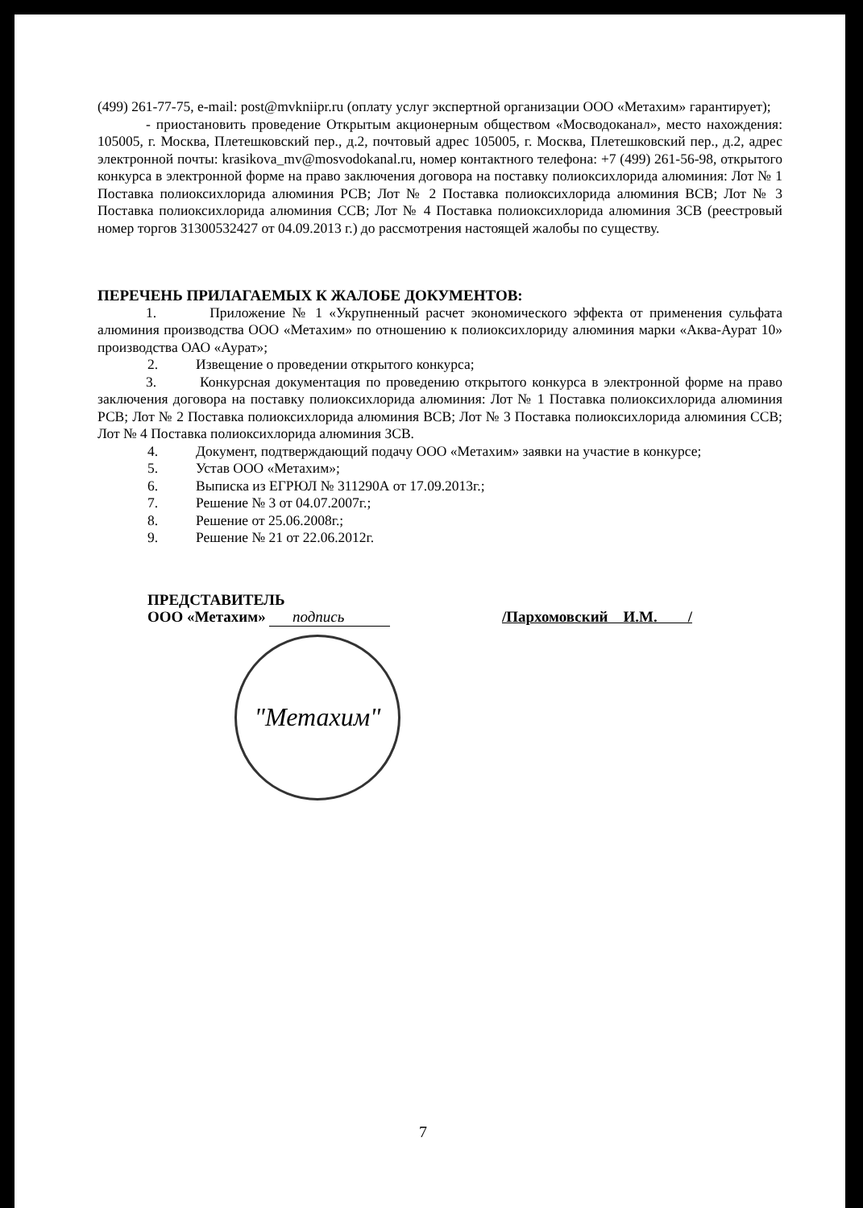(499) 261-77-75, e-mail: post@mvkniipr.ru (оплату услуг экспертной организации ООО «Метахим» гарантирует);
- приостановить проведение Открытым акционерным обществом «Мосводоканал», место нахождения: 105005, г. Москва, Плетешковский пер., д.2, почтовый адрес 105005, г. Москва, Плетешковский пер., д.2, адрес электронной почты: krasikova_mv@mosvodokanal.ru, номер контактного телефона: +7 (499) 261-56-98, открытого конкурса в электронной форме на право заключения договора на поставку полиоксихлорида алюминия: Лот № 1 Поставка полиоксихлорида алюминия РСВ; Лот № 2 Поставка полиоксихлорида алюминия ВСВ; Лот № 3 Поставка полиоксихлорида алюминия ССВ; Лот № 4 Поставка полиоксихлорида алюминия ЗСВ (реестровый номер торгов 31300532427 от 04.09.2013 г.) до рассмотрения настоящей жалобы по существу.
ПЕРЕЧЕНЬ ПРИЛАГАЕМЫХ К ЖАЛОБЕ ДОКУМЕНТОВ:
1. Приложение № 1 «Укрупненный расчет экономического эффекта от применения сульфата алюминия производства ООО «Метахим» по отношению к полиоксихлориду алюминия марки «Аква-Аурат 10» производства ОАО «Аурат»;
2. Извещение о проведении открытого конкурса;
3. Конкурсная документация по проведению открытого конкурса в электронной форме на право заключения договора на поставку полиоксихлорида алюминия: Лот № 1 Поставка полиоксихлорида алюминия РСВ; Лот № 2 Поставка полиоксихлорида алюминия ВСВ; Лот № 3 Поставка полиоксихлорида алюминия ССВ; Лот № 4 Поставка полиоксихлорида алюминия ЗСВ.
4. Документ, подтверждающий подачу ООО «Метахим» заявки на участие в конкурсе;
5. Устав ООО «Метахим»;
6. Выписка из ЕГРЮЛ № 311290А от 17.09.2013г.;
7. Решение № 3 от 04.07.2007г.;
8. Решение от 25.06.2008г.;
9. Решение № 21 от 22.06.2012г.
ПРЕДСТАВИТЕЛЬ
ООО «Метахим» подпись /Пархомовский И.М. /
"Метахим"
7